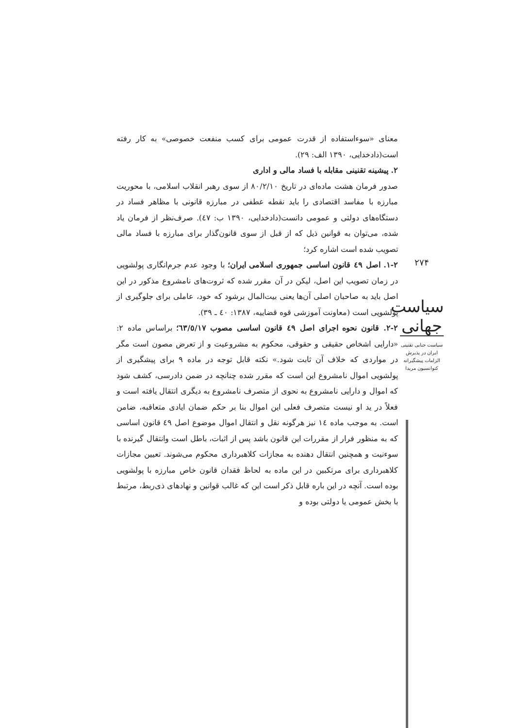معنای «سوءاستفاده از قدرت عمومی برای کسب منفعت خصوصی» به کار رفته است(دادخدایی، ۱۳۹۰ الف: ۲۹).
۲. پیشینه تقنینی مقابله با فساد مالی و اداری
صدور فرمان هشت ماده‌ای در تاریخ ۸۰/۲/۱۰ از سوی رهبر انقلاب اسلامی، با محوریت مبارزه با مفاسد اقتصادی را باید نقطه عطفی در مبارزه قانونی با مظاهر فساد در دستگاه‌های دولتی و عمومی دانست(دادخدایی، ۱۳۹۰ ب: ٤٧). صرف‌نظر از فرمان یاد شده، می‌توان به قوانین ذیل که از قبل از سوی قانون‌گذار برای مبارزه با فساد مالی تصویب شده است اشاره کرد؛
۱-۲. اصل ٤۹ قانون اساسی جمهوری اسلامی ایران؛ با وجود عدم جرم‌انگاری پولشویی در زمان تصویب این اصل، لیکن در آن مقرر شده که ثروت‌های نامشروع مذکور در این اصل باید به صاحبان اصلی آن‌ها یعنی بیت‌المال برشود که خود، عاملی برای جلوگیری از پولشویی است (معاونت آموزشی قوه قضاییه، ۱۳۸۷: ٤۰ ـ ۳۹).
۲-۲. قانون نحوه اجرای اصل ٤۹ قانون اساسی مصوب ٦۳/٥/۱۷؛ براساس ماده ۲: «دارایی اشخاص حقیقی و حقوقی، محکوم به مشروعیت و از تعرض مصون است مگر در مواردی که خلاف آن ثابت شود.» نکته قابل توجه در ماده ۹ برای پیشگیری از پولشویی اموال نامشروع این است که مقرر شده چنانچه در ضمن دادرسی، کشف شود که اموال و دارایی نامشروع به نحوی از متصرف نامشروع به دیگری انتقال یافته است و فعلاً در ید او نیست متصرف فعلی این اموال بنا بر حکم ضمان ایادی متعاقبه، ضامن است. به موجب ماده ١٤ نیز هرگونه نقل و انتقال اموال موضوع اصل ٤۹ قانون اساسی که به منظور فرار از مقررات این قانون باشد پس از اثبات، باطل است وانتقال گیرنده با سوءنیت و همچنین انتقال دهنده به مجازات کلاهبرداری محکوم می‌شوند. تعیین مجازات کلاهبرداری برای مرتکبین در این ماده به لحاظ فقدان قانون خاص مبارزه با پولشویی بوده است. آنچه در این باره قابل ذکر است این که غالب قوانین و نهادهای ذی‌ربط، مرتبط با بخش عمومی یا دولتی بوده و
۲۷۴
سیاست جهانی
سیاست جنایی تقنینی
ایران در پذیرش
الزامات پیشگیرانه
کنوانسیون مریدا